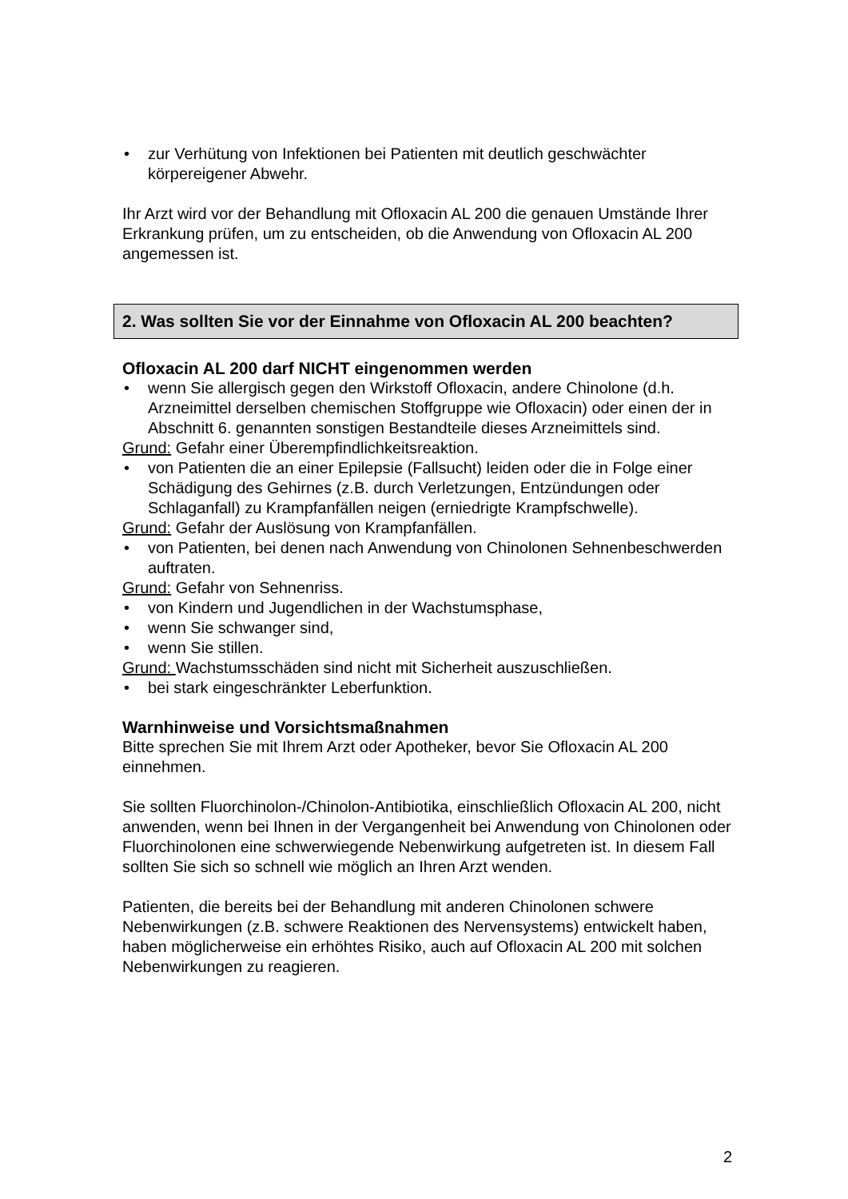• zur Verhütung von Infektionen bei Patienten mit deutlich geschwächter körpereigener Abwehr.
Ihr Arzt wird vor der Behandlung mit Ofloxacin AL 200 die genauen Umstände Ihrer Erkrankung prüfen, um zu entscheiden, ob die Anwendung von Ofloxacin AL 200 angemessen ist.
2. Was sollten Sie vor der Einnahme von Ofloxacin AL 200 beachten?
Ofloxacin AL 200 darf NICHT eingenommen werden
• wenn Sie allergisch gegen den Wirkstoff Ofloxacin, andere Chinolone (d.h. Arzneimittel derselben chemischen Stoffgruppe wie Ofloxacin) oder einen der in Abschnitt 6. genannten sonstigen Bestandteile dieses Arzneimittels sind.
Grund: Gefahr einer Überempfindlichkeitsreaktion.
• von Patienten die an einer Epilepsie (Fallsucht) leiden oder die in Folge einer Schädigung des Gehirnes (z.B. durch Verletzungen, Entzündungen oder Schlaganfall) zu Krampfanfällen neigen (erniedrigte Krampfschwelle).
Grund: Gefahr der Auslösung von Krampfanfällen.
• von Patienten, bei denen nach Anwendung von Chinolonen Sehnenbeschwerden auftraten.
Grund: Gefahr von Sehnenriss.
• von Kindern und Jugendlichen in der Wachstumsphase,
• wenn Sie schwanger sind,
• wenn Sie stillen.
Grund: Wachstumsschäden sind nicht mit Sicherheit auszuschließen.
• bei stark eingeschränkter Leberfunktion.
Warnhinweise und Vorsichtsmaßnahmen
Bitte sprechen Sie mit Ihrem Arzt oder Apotheker, bevor Sie Ofloxacin AL 200 einnehmen.
Sie sollten Fluorchinolon-/Chinolon-Antibiotika, einschließlich Ofloxacin AL 200, nicht anwenden, wenn bei Ihnen in der Vergangenheit bei Anwendung von Chinolonen oder Fluorchinolonen eine schwerwiegende Nebenwirkung aufgetreten ist. In diesem Fall sollten Sie sich so schnell wie möglich an Ihren Arzt wenden.
Patienten, die bereits bei der Behandlung mit anderen Chinolonen schwere Nebenwirkungen (z.B. schwere Reaktionen des Nervensystems) entwickelt haben, haben möglicherweise ein erhöhtes Risiko, auch auf Ofloxacin AL 200 mit solchen Nebenwirkungen zu reagieren.
2